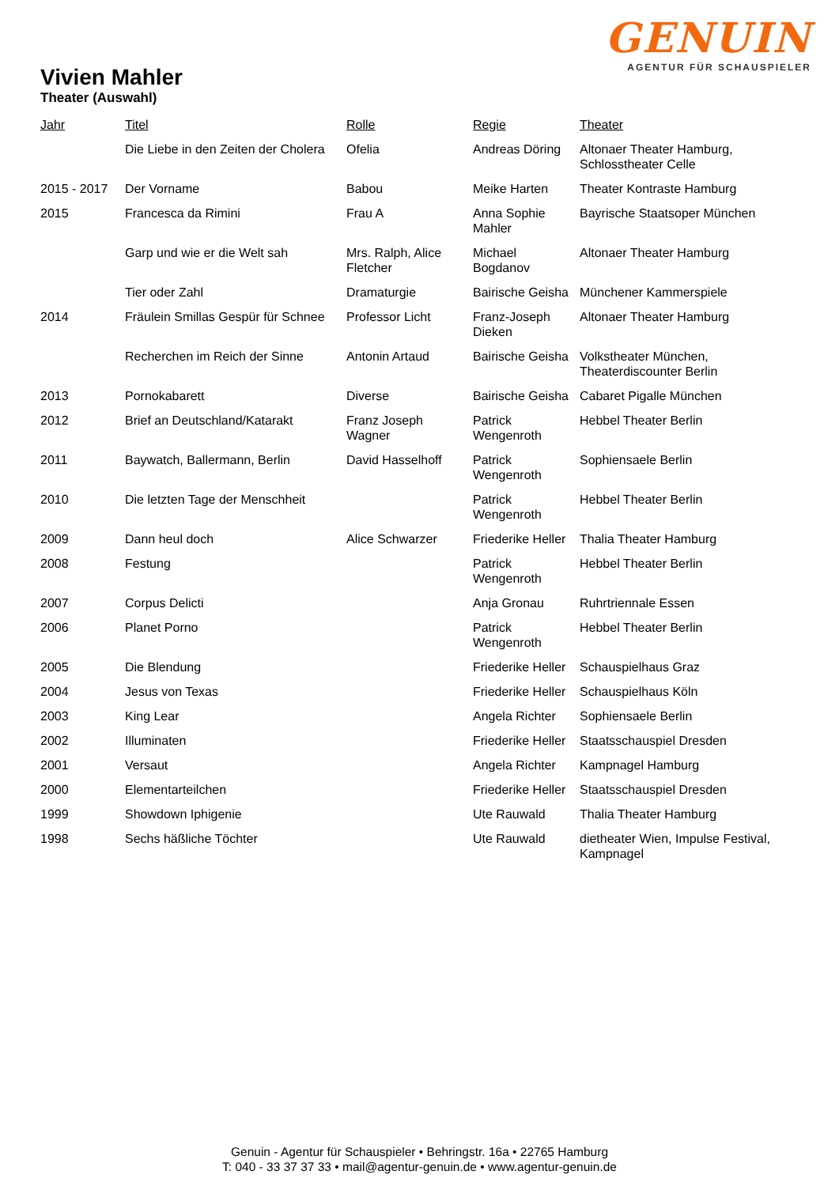GENUIN
AGENTUR FÜR SCHAUSPIELER
Vivien Mahler
Theater (Auswahl)
| Jahr | Titel | Rolle | Regie | Theater |
| --- | --- | --- | --- | --- |
| | Die Liebe in den Zeiten der Cholera | Ofelia | Andreas Döring | Altonaer Theater Hamburg, Schlosstheater Celle |
| 2015 - 2017 | Der Vorname | Babou | Meike Harten | Theater Kontraste Hamburg |
| 2015 | Francesca da Rimini | Frau A | Anna Sophie Mahler | Bayrische Staatsoper München |
| | Garp und wie er die Welt sah | Mrs. Ralph, Alice Fletcher | Michael Bogdanov | Altonaer Theater Hamburg |
| | Tier oder Zahl | Dramaturgie | Bairische Geisha | Münchener Kammerspiele |
| 2014 | Fräulein Smillas Gespür für Schnee | Professor Licht | Franz-Joseph Dieken | Altonaer Theater Hamburg |
| | Recherchen im Reich der Sinne | Antonin Artaud | Bairische Geisha | Volkstheater München, Theaterdiscounter Berlin |
| 2013 | Pornokabarett | Diverse | Bairische Geisha | Cabaret Pigalle München |
| 2012 | Brief an Deutschland/Katarakt | Franz Joseph Wagner | Patrick Wengenroth | Hebbel Theater Berlin |
| 2011 | Baywatch, Ballermann, Berlin | David Hasselhoff | Patrick Wengenroth | Sophiensaele Berlin |
| 2010 | Die letzten Tage der Menschheit | | Patrick Wengenroth | Hebbel Theater Berlin |
| 2009 | Dann heul doch | Alice Schwarzer | Friederike Heller | Thalia Theater Hamburg |
| 2008 | Festung | | Patrick Wengenroth | Hebbel Theater Berlin |
| 2007 | Corpus Delicti | | Anja Gronau | Ruhrtriennale Essen |
| 2006 | Planet Porno | | Patrick Wengenroth | Hebbel Theater Berlin |
| 2005 | Die Blendung | | Friederike Heller | Schauspielhaus Graz |
| 2004 | Jesus von Texas | | Friederike Heller | Schauspielhaus Köln |
| 2003 | King Lear | | Angela Richter | Sophiensaele Berlin |
| 2002 | Illuminaten | | Friederike Heller | Staatsschauspiel Dresden |
| 2001 | Versaut | | Angela Richter | Kampnagel Hamburg |
| 2000 | Elementarteilchen | | Friederike Heller | Staatsschauspiel Dresden |
| 1999 | Showdown Iphigenie | | Ute Rauwald | Thalia Theater Hamburg |
| 1998 | Sechs häßliche Töchter | | Ute Rauwald | dietheater Wien, Impulse Festival, Kampnagel |
Genuin - Agentur für Schauspieler • Behringstr. 16a • 22765 Hamburg
T: 040 - 33 37 37 33 • mail@agentur-genuin.de • www.agentur-genuin.de